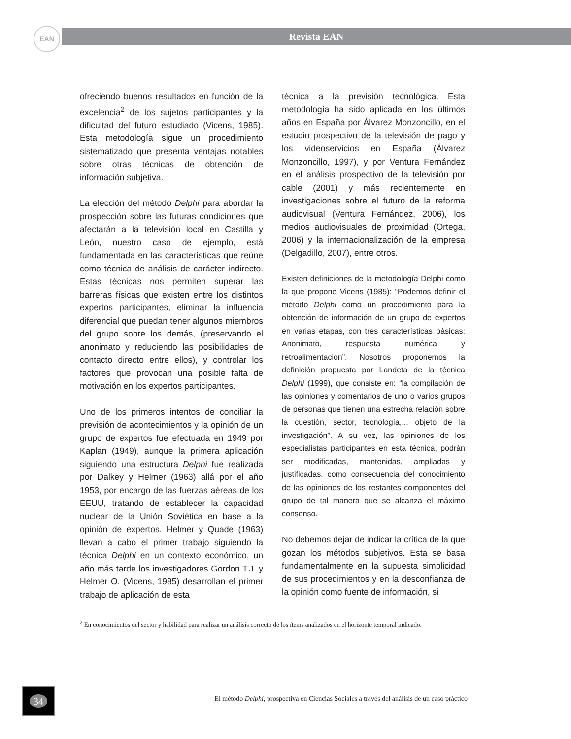EAN Revista EAN
ofreciendo buenos resultados en función de la excelencia<sup>2</sup> de los sujetos participantes y la dificultad del futuro estudiado (Vicens, 1985). Esta metodología sigue un procedimiento sistematizado que presenta ventajas notables sobre otras técnicas de obtención de información subjetiva.
La elección del método Delphi para abordar la prospección sobre las futuras condiciones que afectarán a la televisión local en Castilla y León, nuestro caso de ejemplo, está fundamentada en las características que reúne como técnica de análisis de carácter indirecto. Estas técnicas nos permiten superar las barreras físicas que existen entre los distintos expertos participantes, eliminar la influencia diferencial que puedan tener algunos miembros del grupo sobre los demás, (preservando el anonimato y reduciendo las posibilidades de contacto directo entre ellos), y controlar los factores que provocan una posible falta de motivación en los expertos participantes.
Uno de los primeros intentos de conciliar la previsión de acontecimientos y la opinión de un grupo de expertos fue efectuada en 1949 por Kaplan (1949), aunque la primera aplicación siguiendo una estructura Delphi fue realizada por Dalkey y Helmer (1963) allá por el año 1953, por encargo de las fuerzas aéreas de los EEUU, tratando de establecer la capacidad nuclear de la Unión Soviética en base a la opinión de expertos. Helmer y Quade (1963) llevan a cabo el primer trabajo siguiendo la técnica Delphi en un contexto económico, un año más tarde los investigadores Gordon T.J. y Helmer O. (Vicens, 1985) desarrollan el primer trabajo de aplicación de esta
técnica a la previsión tecnológica. Esta metodología ha sido aplicada en los últimos años en España por Álvarez Monzoncillo, en el estudio prospectivo de la televisión de pago y los videoservicios en España (Álvarez Monzoncillo, 1997), y por Ventura Fernández en el análisis prospectivo de la televisión por cable (2001) y más recientemente en investigaciones sobre el futuro de la reforma audiovisual (Ventura Fernández, 2006), los medios audiovisuales de proximidad (Ortega, 2006) y la internacionalización de la empresa (Delgadillo, 2007), entre otros.
Existen definiciones de la metodología Delphi como la que propone Vicens (1985): “Podemos definir el método Delphi como un procedimiento para la obtención de información de un grupo de expertos en varias etapas, con tres características básicas: Anonimato, respuesta numérica y retroalimentación”. Nosotros proponemos la definición propuesta por Landeta de la técnica Delphi (1999), que consiste en: “la compilación de las opiniones y comentarios de uno o varios grupos de personas que tienen una estrecha relación sobre la cuestión, sector, tecnología,... objeto de la investigación”. A su vez, las opiniones de los especialistas participantes en esta técnica, podrán ser modificadas, mantenidas, ampliadas y justificadas, como consecuencia del conocimiento de las opiniones de los restantes componentes del grupo de tal manera que se alcanza el máximo consenso.
No debemos dejar de indicar la crítica de la que gozan los métodos subjetivos. Esta se basa fundamentalmente en la supuesta simplicidad de sus procedimientos y en la desconfianza de la opinión como fuente de información, si
<sup>2</sup> En conocimientos del sector y habilidad para realizar un análisis correcto de los ítems analizados en el horizonte temporal indicado.
34
El método Delphi, prospectiva en Ciencias Sociales a través del análisis de un caso práctico